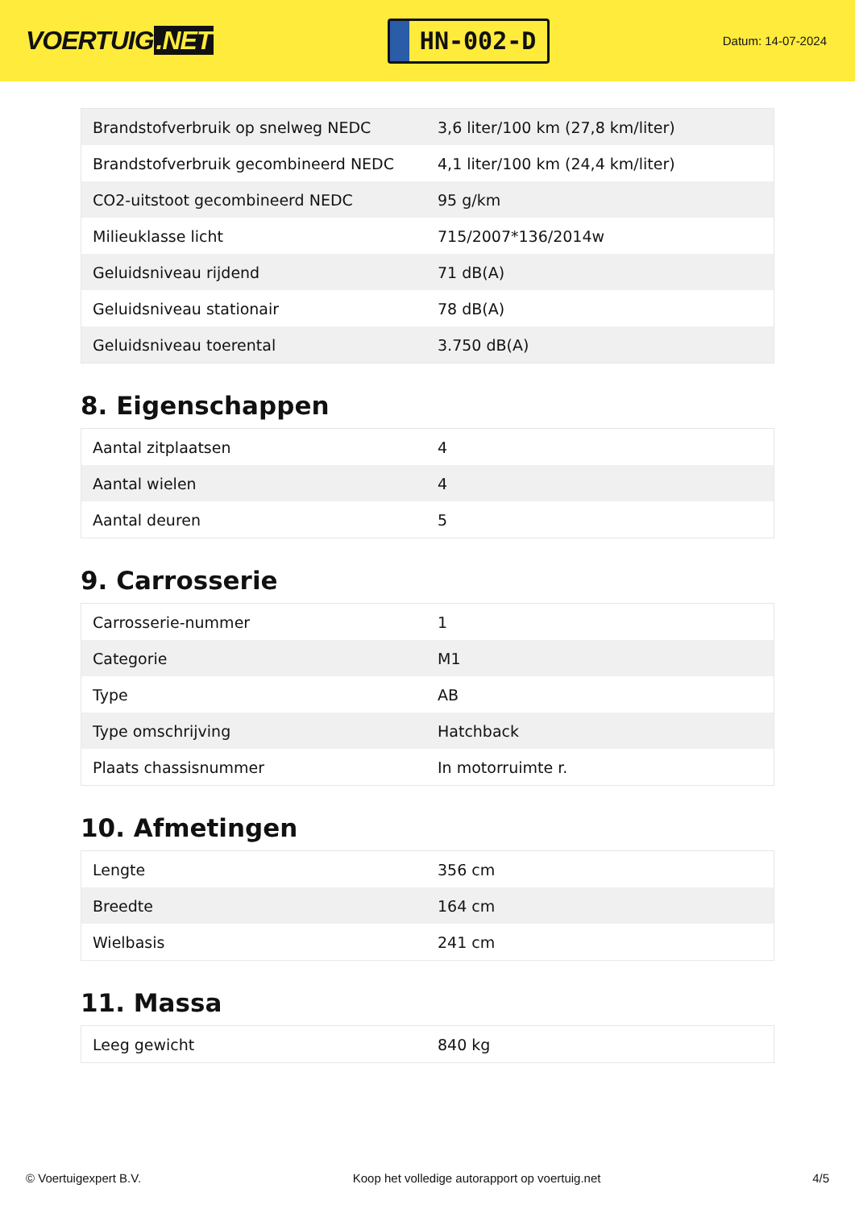VOERTUIG.NET
HN-002-D
Datum: 14-07-2024
| Brandstofverbruik op snelweg NEDC | 3,6 liter/100 km (27,8 km/liter) |
| Brandstofverbruik gecombineerd NEDC | 4,1 liter/100 km (24,4 km/liter) |
| CO2-uitstoot gecombineerd NEDC | 95 g/km |
| Milieuklasse licht | 715/2007*136/2014w |
| Geluidsniveau rijdend | 71 dB(A) |
| Geluidsniveau stationair | 78 dB(A) |
| Geluidsniveau toerental | 3.750 dB(A) |
8. Eigenschappen
| Aantal zitplaatsen | 4 |
| Aantal wielen | 4 |
| Aantal deuren | 5 |
9. Carrosserie
| Carrosserie-nummer | 1 |
| Categorie | M1 |
| Type | AB |
| Type omschrijving | Hatchback |
| Plaats chassisnummer | In motorruimte r. |
10. Afmetingen
| Lengte | 356 cm |
| Breedte | 164 cm |
| Wielbasis | 241 cm |
11. Massa
| Leeg gewicht | 840 kg |
© Voertuigexpert B.V. Koop het volledige autorapport op voertuig.net 4/5